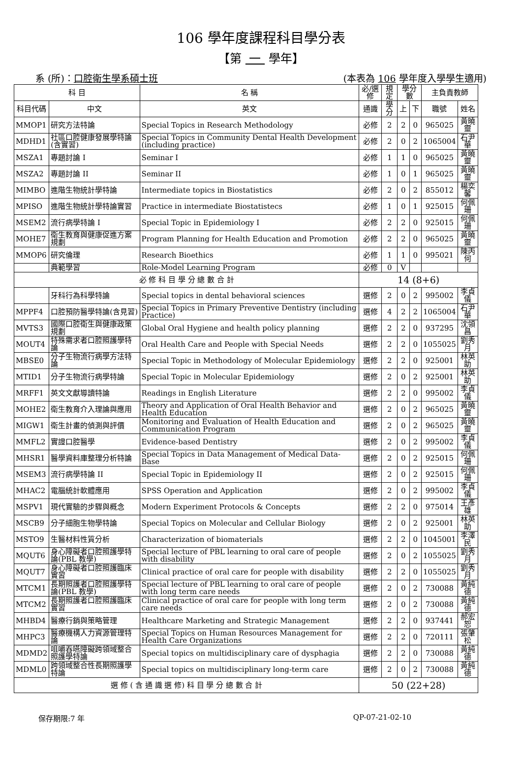106 學年度課程科目學分表
【第 一 學年】
系 (所)：口腔衛生學系碩士班 (本表為 106 學年度入學學生適用)
| 科 目 | | 名 稱 | 必/選修 | 規定 | 學分數 | | 主負責教師 | |
| --- | --- | --- | --- | --- | --- | --- | --- | --- |
| 科目代碼 | 中文 | 英文 | 通識 | 學分 | 上 | 下 | 職號 | 姓名 |
| MMOP1 | 研究方法特論 | Special Topics in Research Methodology | 必修 | 2 | 2 | 0 | 965025 | 黃曉靈 |
| MDHD1 | 社區口腔健康發展學特論(含實習) | Special Topics in Community Dental Health Development (including practice) | 必修 | 2 | 0 | 2 | 1065004 | 石尹華 |
| MSZA1 | 專題討論 I | Seminar I | 必修 | 1 | 1 | 0 | 965025 | 黃曉靈 |
| MSZA2 | 專題討論 II | Seminar II | 必修 | 1 | 0 | 1 | 965025 | 黃曉靈 |
| MIMBO | 進階生物統計學特論 | Intermediate topics in Biostatistics | 必修 | 2 | 0 | 2 | 855012 | 楊奕馨 |
| MPISO | 進階生物統計學特論實習 | Practice in intermediate Biostatistecs | 必修 | 1 | 0 | 1 | 925015 | 何佩珊 |
| MSEM2 | 流行病學特論 I | Special Topic in Epidemiology I | 必修 | 2 | 2 | 0 | 925015 | 何佩珊 |
| MOHE7 | 衛生教育與健康促進方案規劃 | Program Planning for Health Education and Promotion | 必修 | 2 | 2 | 0 | 965025 | 黃曉靈 |
| MMOP6 | 研究倫理 | Research Bioethics | 必修 | 1 | 1 | 0 | 995021 | 陳丙何 |
| | 典範學習 | Role-Model Learning Program | 必修 | 0 | V | | | |
| 必 修 科 目 學 分 總 數 合 計 | | | 14 (8+6) | | | | | |
| | 牙科行為科學特論 | Special topics in dental behavioral sciences | 選修 | 2 | 0 | 2 | 995002 | 李貞儀 |
| MPPF4 | 口腔預防醫學特論(含見習) | Special Topics in Primary Preventive Dentistry (including Practice) | 選修 | 4 | 2 | 2 | 1065004 | 石尹華 |
| MVTS3 | 國際口腔衛生與健康政策規劃 | Global Oral Hygiene and health policy planning | 選修 | 2 | 2 | 0 | 937295 | 沈領昌 |
| MOUT4 | 特殊需求者口腔照護學特論 | Oral Health Care and People with Special Needs | 選修 | 2 | 2 | 0 | 1055025 | 劉秀月 |
| MBSE0 | 分子生物流行病學方法特論 | Special Topic in Methodology of Molecular Epidemiology | 選修 | 2 | 2 | 0 | 925001 | 林英助 |
| MTID1 | 分子生物流行病學特論 | Special Topic in Molecular Epidemiology | 選修 | 2 | 0 | 2 | 925001 | 林英助 |
| MRFF1 | 英文文獻導讀特論 | Readings in English Literature | 選修 | 2 | 2 | 0 | 995002 | 李貞儀 |
| MOHE2 | 衛生教育介入理論與應用 | Theory and Application of Oral Health Behavior and Health Education | 選修 | 2 | 0 | 2 | 965025 | 黃曉靈 |
| MIGW1 | 衛生計畫的偵測與評價 | Monitoring and Evaluation of Health Education and Communication Program | 選修 | 2 | 0 | 2 | 965025 | 黃曉靈 |
| MMFL2 | 實證口腔醫學 | Evidence-based Dentistry | 選修 | 2 | 0 | 2 | 995002 | 李貞儀 |
| MHSR1 | 醫學資料庫整理分析特論 | Special Topics in Data Management of Medical Data-Base | 選修 | 2 | 0 | 2 | 925015 | 何佩珊 |
| MSEM3 | 流行病學特論 II | Special Topic in Epidemiology II | 選修 | 2 | 0 | 2 | 925015 | 何佩珊 |
| MHAC2 | 電腦統計軟體應用 | SPSS Operation and Application | 選修 | 2 | 0 | 2 | 995002 | 李貞儀 |
| MSPV1 | 現代實驗的步驟與概念 | Modern Experiment Protocols & Concepts | 選修 | 2 | 2 | 0 | 975014 | 王彥雄 |
| MSCB9 | 分子細胞生物學特論 | Special Topics on Molecular and Cellular Biology | 選修 | 2 | 0 | 2 | 925001 | 林英助 |
| MSTO9 | 生醫材料性質分析 | Characterization of biomaterials | 選修 | 2 | 2 | 0 | 1045001 | 李澤民 |
| MQUT6 | 身心障礙者口腔照護學特論(PBL 教學) | Special lecture of PBL learning to oral care of people with disability | 選修 | 2 | 0 | 2 | 1055025 | 劉秀月 |
| MQUT7 | 身心障礙者口腔照護臨床實習 | Clinical practice of oral care for people with disability | 選修 | 2 | 2 | 0 | 1055025 | 劉秀月 |
| MTCM1 | 長期照護者口腔照護學特論(PBL 教學) | Special lecture of PBL learning to oral care of people with long term care needs | 選修 | 2 | 0 | 2 | 730088 | 黃純德 |
| MTCM2 | 長期照護者口腔照護臨床實習 | Clinical practice of oral care for people with long term care needs | 選修 | 2 | 0 | 2 | 730088 | 黃純德 |
| MHBD4 | 醫療行銷與策略管理 | Healthcare Marketing and Strategic Management | 選修 | 2 | 2 | 0 | 937441 | 郝宏恕 |
| MHPC3 | 醫療機構人力資源管理特論 | Special Topics on Human Resources Management for Health Care Organizations | 選修 | 2 | 2 | 0 | 720111 | 張肇松 |
| MDMD2 | 咀嚼吞嚥障礙跨領域整合照護學特論 | Special topics on multidisciplinary care of dysphagia | 選修 | 2 | 2 | 0 | 730088 | 黃純德 |
| MDML0 | 跨領域整合性長期照護學特論 | Special topics on multidisciplinary long-term care | 選修 | 2 | 0 | 2 | 730088 | 黃純德 |
| 選 修 ( 含 通 識 選 修) 科 目 學 分 總 數 合 計 | | | 50 (22+28) | | | | | |
保存期限:7 年 QP-07-21-02-10